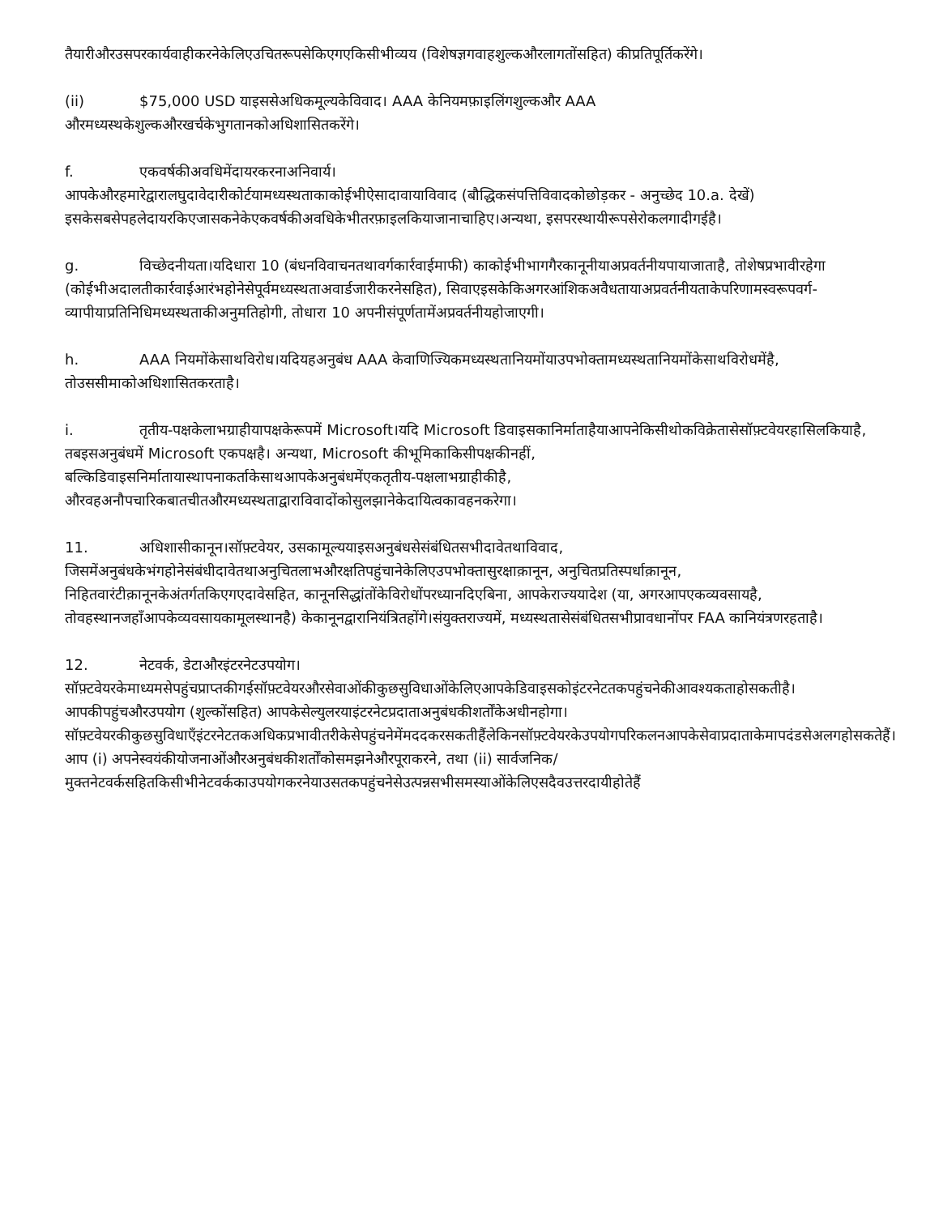तैयारीऔरउसपरकार्यवाहीकरनेकेलिएउचितरूपसेकिएगएकिसीभीव्यय (विशेषज्ञगवाहशुल्कऔरलागतोंसहित) कीप्रतिपूर्तिकरेंगे।
(ii) $75,000 USD याइससेअधिकमूल्यकेविवाद। AAA केनियमफ़ाइलिंगशुल्कऔर AAA औरमध्यस्थकेशुल्कऔरखर्चकेभुगतानकोअधिशासितकरेंगे।
f. एकवर्षकीअवधिमेंदायरकरनाअनिवार्य।
आपकेऔरहमारेद्वारालघुदावेदारीकोर्टयामध्यस्थताकाकोईभीऐसादावायाविवाद (बौद्धिकसंपत्तिविवादकोछोड़कर - अनुच्छेद 10.a. देखें) इसकेसबसेपहलेदायरकिएजासकनेकेएकवर्षकीअवधिकेभीतरफ़ाइलकियाजानाचाहिए।अन्यथा, इसपरस्थायीरूपसेरोकलगादीगईहै।
g. विच्छेदनीयता।यदिधारा 10 (बंधनविवाचनतथावर्गकार्रवाईमाफी) काकोईभीभागगैरकानूनीयाअप्रवर्तनीयपायाजाताहै, तोशेषप्रभावीरहेगा (कोईभीअदालतीकार्रवाईआरंभहोनेसेपूर्वमध्यस्थताअवार्डजारीकरनेसहित), सिवाएइसकेकिअगरआंशिकअवैधतायाअप्रवर्तनीयताकेपरिणामस्वरूपवर्ग-व्यापीयाप्रतिनिधिमध्यस्थताकीअनुमतिहोगी, तोधारा 10 अपनीसंपूर्णतामेंअप्रवर्तनीयहोजाएगी।
h. AAA नियमोंकेसाथविरोध।यदियहअनुबंध AAA केवाणिज्यिकमध्यस्थतानियमोंयाउपभोक्तामध्यस्थतानियमोंकेसाथविरोधमेंहै, तोउससीमाकोअधिशासितकरताहै।
i. तृतीय-पक्षकेलाभग्राहीयापक्षकेरूपमें Microsoft।यदि Microsoft डिवाइसकानिर्माताहैयाआपनेकिसीथोकविक्रेतासेसॉफ़्टवेयरहासिलकियाहै, तबइसअनुबंधमें Microsoft एकपक्षहै। अन्यथा, Microsoft कीभूमिकाकिसीपक्षकीनहीं, बल्किडिवाइसनिर्मातायास्थापनाकर्ताकेसाथआपकेअनुबंधमेंएकतृतीय-पक्षलाभग्राहीकीहै, औरवहअनौपचारिकबातचीतऔरमध्यस्थताद्वाराविवादोंकोसुलझानेकेदायित्वकावहनकरेगा।
11. अधिशासीकानून।सॉफ़्टवेयर, उसकामूल्ययाइसअनुबंधसेसंबंधितसभीदावेतथाविवाद, जिसमेंअनुबंधकेभंगहोनेसंबंधीदावेतथाअनुचितलाभऔरक्षतिपहुंचानेकेलिएउपभोक्तासुरक्षाक़ानून, अनुचितप्रतिस्पर्धाक़ानून, निहितवारंटीक़ानूनकेअंतर्गतकिएगएदावेसहित, कानूनसिद्धांतोंकेविरोधोंपरध्यानदिएबिना, आपकेराज्ययादेश (या, अगरआपएकव्यवसायहै, तोवहस्थानजहाँआपकेव्यवसायकामूलस्थानहै) केकानूनद्वारानियंत्रितहोंगे।संयुक्तराज्यमें, मध्यस्थतासेसंबंधितसभीप्रावधानोंपर FAA कानियंत्रणरहताहै।
12. नेटवर्क, डेटाऔरइंटरनेटउपयोग।
सॉफ़्टवेयरकेमाध्यमसेपहुंचप्राप्तकीगईसॉफ़्टवेयरऔरसेवाओंकीकुछसुविधाओंकेलिएआपकेडिवाइसकोइंटरनेटतकपहुंचनेकीआवश्यकताहोसकतीहै।आपकीपहुंचऔरउपयोग (शुल्कोंसहित) आपकेसेल्युलरयाइंटरनेटप्रदाताअनुबंधकीशर्तोंकेअधीनहोगा। सॉफ़्टवेयरकीकुछसुविधाएँइंटरनेटतकअधिकप्रभावीतरीकेसेपहुंचनेमेंमददकरसकतीहैंलेकिनसॉफ़्टवेयरकेउपयोगपरिकलनआपकेसेवाप्रदाताकेमापदंडसेअलगहोसकतेहैं।आप (i) अपनेस्वयंकीयोजनाओंऔरअनुबंधकीशर्तोंकोसमझनेऔरपूराकरने, तथा (ii) सार्वजनिक/मुक्तनेटवर्कसहितकिसीभीनेटवर्ककाउपयोगकरनेयाउसतकपहुंचनेसेउत्पन्नसभीसमस्याओंकेलिएसदैवउत्तरदायीहोतेहैं